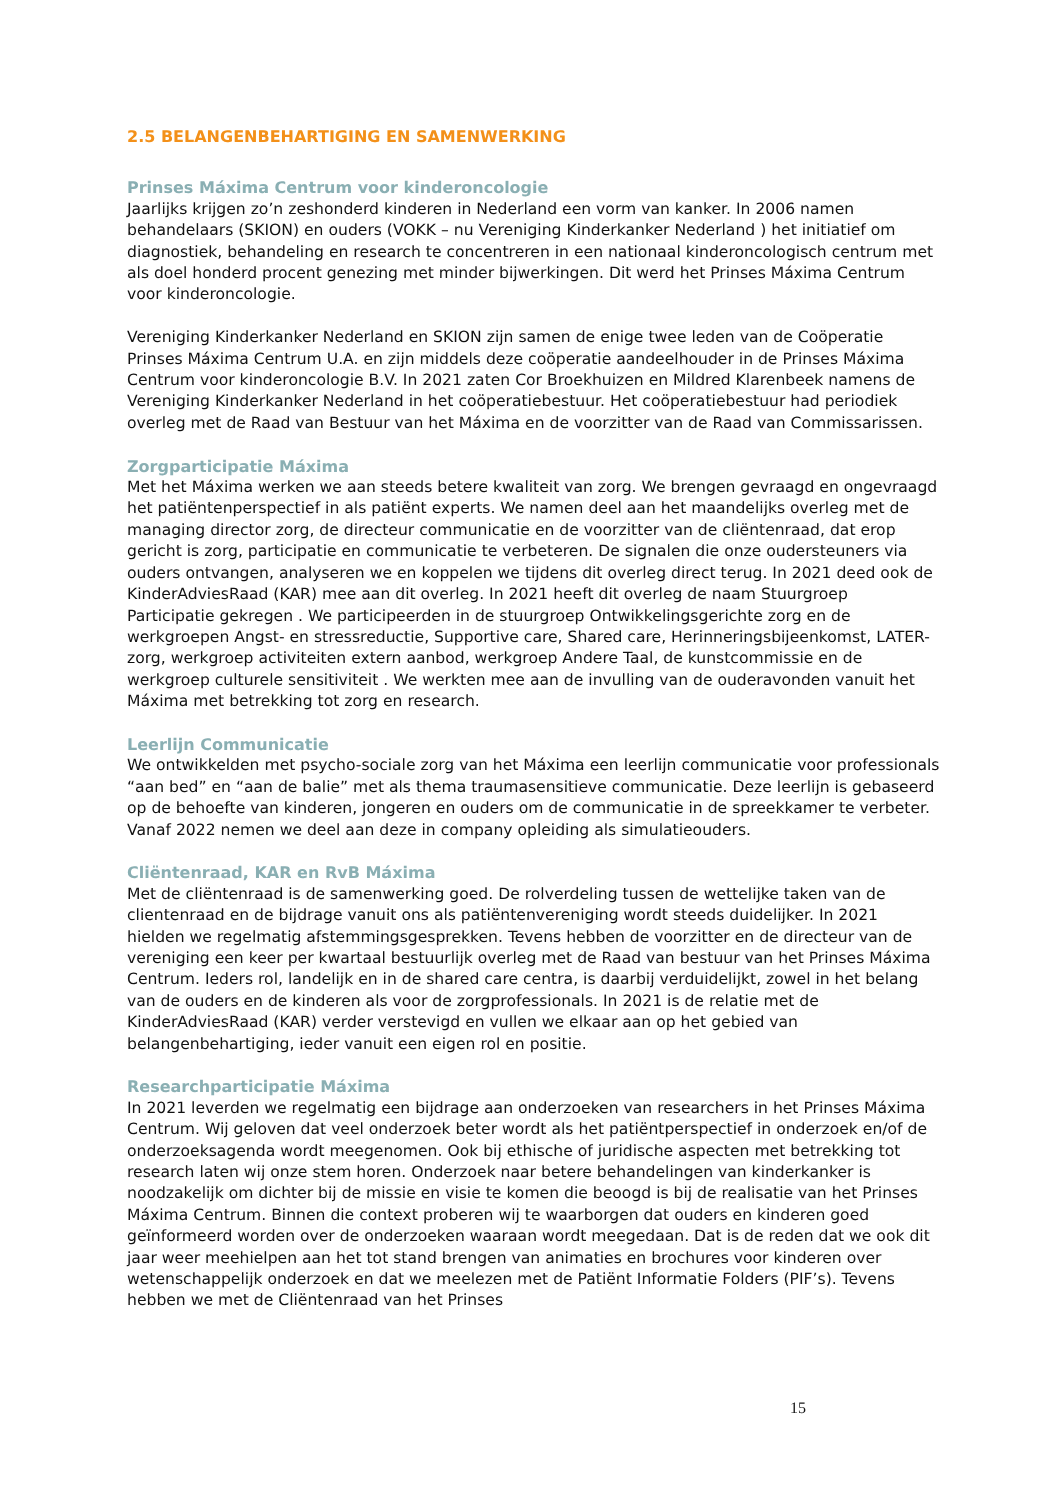2.5 BELANGENBEHARTIGING EN SAMENWERKING
Prinses Máxima Centrum voor kinderoncologie
Jaarlijks krijgen zo’n zeshonderd kinderen in Nederland een vorm van kanker. In 2006 namen behandelaars (SKION) en ouders (VOKK – nu Vereniging Kinderkanker Nederland ) het initiatief om diagnostiek, behandeling en research te concentreren in een nationaal kinderoncologisch centrum met als doel honderd procent genezing met minder bijwerkingen. Dit werd het Prinses Máxima Centrum voor kinderoncologie.
Vereniging Kinderkanker Nederland en SKION zijn samen de enige twee leden van de Coöperatie Prinses Máxima Centrum U.A. en zijn middels deze coöperatie aandeelhouder in de Prinses Máxima Centrum voor kinderoncologie B.V. In 2021 zaten Cor Broekhuizen en Mildred Klarenbeek namens de Vereniging Kinderkanker Nederland in het coöperatiebestuur. Het coöperatiebestuur had periodiek overleg met de Raad van Bestuur van het Máxima en de voorzitter van de Raad van Commissarissen.
Zorgparticipatie Máxima
Met het Máxima werken we aan steeds betere kwaliteit van zorg. We brengen gevraagd en ongevraagd het patiëntenperspectief in als patiënt experts. We namen deel aan het maandelijks overleg met de managing director zorg, de directeur communicatie en de voorzitter van de cliëntenraad, dat erop gericht is zorg, participatie en communicatie te verbeteren. De signalen die onze oudersteuners via ouders ontvangen, analyseren we en koppelen we tijdens dit overleg direct terug. In 2021 deed ook de KinderAdviesRaad (KAR) mee aan dit overleg. In 2021 heeft dit overleg de naam Stuurgroep Participatie gekregen . We participeerden in de stuurgroep Ontwikkelingsgerichte zorg en de werkgroepen Angst- en stressreductie, Supportive care, Shared care, Herinneringsbijeenkomst, LATER-zorg, werkgroep activiteiten extern aanbod, werkgroep Andere Taal, de kunstcommissie en de werkgroep culturele sensitiviteit . We werkten mee aan de invulling van de ouderavonden vanuit het Máxima met betrekking tot zorg en research.
Leerlijn Communicatie
We ontwikkelden met psycho-sociale zorg van het Máxima een leerlijn communicatie voor professionals “aan bed” en “aan de balie” met als thema traumasensitieve communicatie. Deze leerlijn is gebaseerd op de behoefte van kinderen, jongeren en ouders om de communicatie in de spreekkamer te verbeter. Vanaf 2022 nemen we deel aan deze in company opleiding als simulatieouders.
Cliëntenraad, KAR en RvB Máxima
Met de cliëntenraad is de samenwerking goed. De rolverdeling tussen de wettelijke taken van de clientenraad en de bijdrage vanuit ons als patiëntenvereniging wordt steeds duidelijker. In 2021 hielden we regelmatig afstemmingsgesprekken. Tevens hebben de voorzitter en de directeur van de vereniging een keer per kwartaal bestuurlijk overleg met de Raad van bestuur van het Prinses Máxima Centrum. Ieders rol, landelijk en in de shared care centra, is daarbij verduidelijkt, zowel in het belang van de ouders en de kinderen als voor de zorgprofessionals. In 2021 is de relatie met de KinderAdviesRaad (KAR) verder verstevigd en vullen we elkaar aan op het gebied van belangenbehartiging, ieder vanuit een eigen rol en positie.
Researchparticipatie Máxima
In 2021 leverden we regelmatig een bijdrage aan onderzoeken van researchers in het Prinses Máxima Centrum. Wij geloven dat veel onderzoek beter wordt als het patiëntperspectief in onderzoek en/of de onderzoeksagenda wordt meegenomen. Ook bij ethische of juridische aspecten met betrekking tot research laten wij onze stem horen. Onderzoek naar betere behandelingen van kinderkanker is noodzakelijk om dichter bij de missie en visie te komen die beoogd is bij de realisatie van het Prinses Máxima Centrum. Binnen die context proberen wij te waarborgen dat ouders en kinderen goed geïnformeerd worden over de onderzoeken waaraan wordt meegedaan. Dat is de reden dat we ook dit jaar weer meehielpen aan het tot stand brengen van animaties en brochures voor kinderen over wetenschappelijk onderzoek en dat we meelezen met de Patiënt Informatie Folders (PIF’s). Tevens hebben we met de Cliëntenraad van het Prinses
15